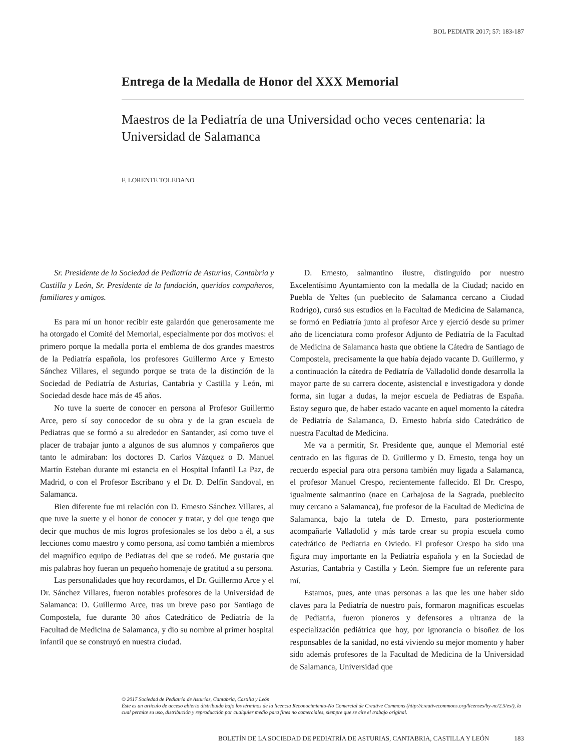BOL PEDIATR 2017; 57: 183-187
Entrega de la Medalla de Honor del XXX Memorial
Maestros de la Pediatría de una Universidad ocho veces centenaria: la Universidad de Salamanca
F. LORENTE TOLEDANO
Sr. Presidente de la Sociedad de Pediatría de Asturias, Cantabria y Castilla y León, Sr. Presidente de la fundación, queridos compañeros, familiares y amigos.
Es para mí un honor recibir este galardón que generosamente me ha otorgado el Comité del Memorial, especialmente por dos motivos: el primero porque la medalla porta el emblema de dos grandes maestros de la Pediatría española, los profesores Guillermo Arce y Ernesto Sánchez Villares, el segundo porque se trata de la distinción de la Sociedad de Pediatría de Asturias, Cantabria y Castilla y León, mi Sociedad desde hace más de 45 años.
No tuve la suerte de conocer en persona al Profesor Guillermo Arce, pero sí soy conocedor de su obra y de la gran escuela de Pediatras que se formó a su alrededor en Santander, así como tuve el placer de trabajar junto a algunos de sus alumnos y compañeros que tanto le admiraban: los doctores D. Carlos Vázquez o D. Manuel Martín Esteban durante mi estancia en el Hospital Infantil La Paz, de Madrid, o con el Profesor Escribano y el Dr. D. Delfín Sandoval, en Salamanca.
Bien diferente fue mi relación con D. Ernesto Sánchez Villares, al que tuve la suerte y el honor de conocer y tratar, y del que tengo que decir que muchos de mis logros profesionales se los debo a él, a sus lecciones como maestro y como persona, así como también a miembros del magnífico equipo de Pediatras del que se rodeó. Me gustaría que mis palabras hoy fueran un pequeño homenaje de gratitud a su persona.
Las personalidades que hoy recordamos, el Dr. Guillermo Arce y el Dr. Sánchez Villares, fueron notables profesores de la Universidad de Salamanca: D. Guillermo Arce, tras un breve paso por Santiago de Compostela, fue durante 30 años Catedrático de Pediatría de la Facultad de Medicina de Salamanca, y dio su nombre al primer hospital infantil que se construyó en nuestra ciudad.
D. Ernesto, salmantino ilustre, distinguido por nuestro Excelentísimo Ayuntamiento con la medalla de la Ciudad; nacido en Puebla de Yeltes (un pueblecito de Salamanca cercano a Ciudad Rodrigo), cursó sus estudios en la Facultad de Medicina de Salamanca, se formó en Pediatría junto al profesor Arce y ejerció desde su primer año de licenciatura como profesor Adjunto de Pediatría de la Facultad de Medicina de Salamanca hasta que obtiene la Cátedra de Santiago de Compostela, precisamente la que había dejado vacante D. Guillermo, y a continuación la cátedra de Pediatría de Valladolid donde desarrolla la mayor parte de su carrera docente, asistencial e investigadora y donde forma, sin lugar a dudas, la mejor escuela de Pediatras de España. Estoy seguro que, de haber estado vacante en aquel momento la cátedra de Pediatría de Salamanca, D. Ernesto habría sido Catedrático de nuestra Facultad de Medicina.
Me va a permitir, Sr. Presidente que, aunque el Memorial esté centrado en las figuras de D. Guillermo y D. Ernesto, tenga hoy un recuerdo especial para otra persona también muy ligada a Salamanca, el profesor Manuel Crespo, recientemente fallecido. El Dr. Crespo, igualmente salmantino (nace en Carbajosa de la Sagrada, pueblecito muy cercano a Salamanca), fue profesor de la Facultad de Medicina de Salamanca, bajo la tutela de D. Ernesto, para posteriormente acompañarle Valladolid y más tarde crear su propia escuela como catedrático de Pediatria en Oviedo. El profesor Crespo ha sido una figura muy importante en la Pediatría española y en la Sociedad de Asturias, Cantabria y Castilla y León. Siempre fue un referente para mí.
Estamos, pues, ante unas personas a las que les une haber sido claves para la Pediatría de nuestro país, formaron magnificas escuelas de Pediatria, fueron pioneros y defensores a ultranza de la especialización pediátrica que hoy, por ignorancia o bisoñez de los responsables de la sanidad, no está viviendo su mejor momento y haber sido además profesores de la Facultad de Medicina de la Universidad de Salamanca, Universidad que
© 2017 Sociedad de Pediatría de Asturias, Cantabria, Castilla y León
Éste es un artículo de acceso abierto distribuido bajo los términos de la licencia Reconocimiento-No Comercial de Creative Commons (http://creativecommons.org/licenses/by-nc/2.5/es/), la cual permite su uso, distribución y reproducción por cualquier medio para fines no comerciales, siempre que se cite el trabajo original.
BOLETÍN DE LA SOCIEDAD DE PEDIATRÍA DE ASTURIAS, CANTABRIA, CASTILLA Y LEÓN 183